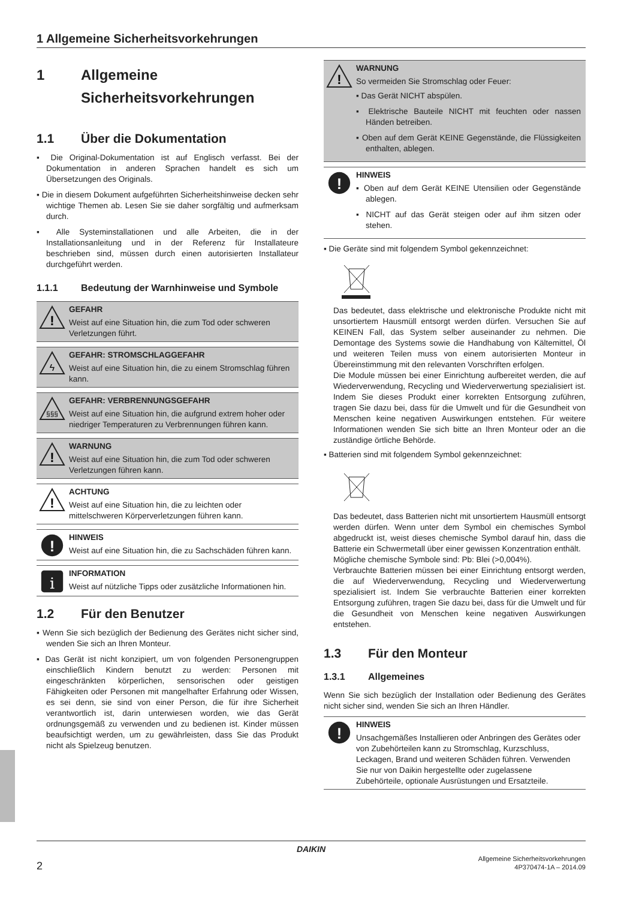1 Allgemeine Sicherheitsvorkehrungen
1 Allgemeine Sicherheitsvorkehrungen
1.1 Über die Dokumentation
▪ Die Original-Dokumentation ist auf Englisch verfasst. Bei der Dokumentation in anderen Sprachen handelt es sich um Übersetzungen des Originals.
▪ Die in diesem Dokument aufgeführten Sicherheitshinweise decken sehr wichtige Themen ab. Lesen Sie sie daher sorgfältig und aufmerksam durch.
▪ Alle Systeminstallationen und alle Arbeiten, die in der Installationsanleitung und in der Referenz für Installateure beschrieben sind, müssen durch einen autorisierten Installateur durchgeführt werden.
1.1.1 Bedeutung der Warnhinweise und Symbole
!
GEFAHR
Weist auf eine Situation hin, die zum Tod oder schweren Verletzungen führt.
ϟ
GEFAHR: STROMSCHLAGGEFAHR
Weist auf eine Situation hin, die zu einem Stromschlag führen kann.
§§§
GEFAHR: VERBRENNUNGSGEFAHR
Weist auf eine Situation hin, die aufgrund extrem hoher oder niedriger Temperaturen zu Verbrennungen führen kann.
!
WARNUNG
Weist auf eine Situation hin, die zum Tod oder schweren Verletzungen führen kann.
!
ACHTUNG
Weist auf eine Situation hin, die zu leichten oder mittelschweren Körperverletzungen führen kann.
!
HINWEIS
Weist auf eine Situation hin, die zu Sachschäden führen kann.
i
INFORMATION
Weist auf nützliche Tipps oder zusätzliche Informationen hin.
1.2 Für den Benutzer
▪ Wenn Sie sich bezüglich der Bedienung des Gerätes nicht sicher sind, wenden Sie sich an Ihren Monteur.
▪ Das Gerät ist nicht konzipiert, um von folgenden Personengruppen einschließlich Kindern benutzt zu werden: Personen mit eingeschränkten körperlichen, sensorischen oder geistigen Fähigkeiten oder Personen mit mangelhafter Erfahrung oder Wissen, es sei denn, sie sind von einer Person, die für ihre Sicherheit verantwortlich ist, darin unterwiesen worden, wie das Gerät ordnungsgemäß zu verwenden und zu bedienen ist. Kinder müssen beaufsichtigt werden, um zu gewährleisten, dass Sie das Produkt nicht als Spielzeug benutzen.
!
WARNUNG
So vermeiden Sie Stromschlag oder Feuer:
▪ Das Gerät NICHT abspülen.
▪ Elektrische Bauteile NICHT mit feuchten oder nassen Händen betreiben.
▪ Oben auf dem Gerät KEINE Gegenstände, die Flüssigkeiten enthalten, ablegen.
!
HINWEIS
▪ Oben auf dem Gerät KEINE Utensilien oder Gegenstände ablegen.
▪ NICHT auf das Gerät steigen oder auf ihm sitzen oder stehen.
▪ Die Geräte sind mit folgendem Symbol gekennzeichnet:
Das bedeutet, dass elektrische und elektronische Produkte nicht mit unsortiertem Hausmüll entsorgt werden dürfen. Versuchen Sie auf KEINEN Fall, das System selber auseinander zu nehmen. Die Demontage des Systems sowie die Handhabung von Kältemittel, Öl und weiteren Teilen muss von einem autorisierten Monteur in Übereinstimmung mit den relevanten Vorschriften erfolgen.
Die Module müssen bei einer Einrichtung aufbereitet werden, die auf Wiederverwendung, Recycling und Wiederverwertung spezialisiert ist. Indem Sie dieses Produkt einer korrekten Entsorgung zuführen, tragen Sie dazu bei, dass für die Umwelt und für die Gesundheit von Menschen keine negativen Auswirkungen entstehen. Für weitere Informationen wenden Sie sich bitte an Ihren Monteur oder an die zuständige örtliche Behörde.
▪ Batterien sind mit folgendem Symbol gekennzeichnet:
Das bedeutet, dass Batterien nicht mit unsortiertem Hausmüll entsorgt werden dürfen. Wenn unter dem Symbol ein chemisches Symbol abgedruckt ist, weist dieses chemische Symbol darauf hin, dass die Batterie ein Schwermetall über einer gewissen Konzentration enthält.
Mögliche chemische Symbole sind: Pb: Blei (>0,004%).
Verbrauchte Batterien müssen bei einer Einrichtung entsorgt werden, die auf Wiederverwendung, Recycling und Wiederverwertung spezialisiert ist. Indem Sie verbrauchte Batterien einer korrekten Entsorgung zuführen, tragen Sie dazu bei, dass für die Umwelt und für die Gesundheit von Menschen keine negativen Auswirkungen entstehen.
1.3 Für den Monteur
1.3.1 Allgemeines
Wenn Sie sich bezüglich der Installation oder Bedienung des Gerätes nicht sicher sind, wenden Sie sich an Ihren Händler.
!
HINWEIS
Unsachgemäßes Installieren oder Anbringen des Gerätes oder von Zubehörteilen kann zu Stromschlag, Kurzschluss, Leckagen, Brand und weiteren Schäden führen. Verwenden Sie nur von Daikin hergestellte oder zugelassene Zubehörteile, optionale Ausrüstungen und Ersatzteile.
DAIKIN
2 Allgemeine Sicherheitsvorkehrungen
4P370474-1A – 2014.09